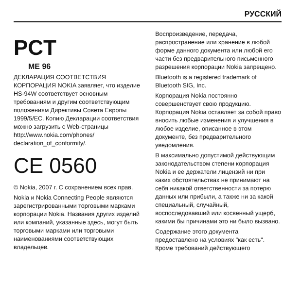РУССКИЙ
PCT
ME 96
ДЕКЛАРАЦИЯ СООТВЕТСТВИЯ
КОРПОРАЦИЯ NOKIA заявляет, что изделие HS-94W соответствует основным требованиям и другим соответствующим положениям Директивы Совета Европы 1999/5/EC. Копию Декларации соответствия можно загрузить с Web-страницы http://www.nokia.com/phones/ declaration_of_conformity/.
CE 0560
© Nokia, 2007 г. С сохранением всех прав.
Nokia и Nokia Connecting People являются зарегистрированными торговыми марками корпорации Nokia. Названия других изделий или компаний, указанные здесь, могут быть торговыми марками или торговыми наименованиями соответствующих владельцев.
Воспроизведение, передача, распространение или хранение в любой форме данного документа или любой его части без предварительного письменного разрешения корпорации Nokia запрещено.
Bluetooth is a registered trademark of Bluetooth SIG, Inc.
Корпорация Nokia постоянно совершенствует свою продукцию. Корпорация Nokia оставляет за собой право вносить любые изменения и улучшения в любое изделие, описанное в этом документе, без предварительного уведомления.
В максимально допустимой действующим законодательством степени корпорация Nokia и ее держатели лицензий ни при каких обстоятельствах не принимают на себя никакой ответственности за потерю данных или прибыли, а также ни за какой специальный, случайный, воспоследовавший или косвенный ущерб, какими бы причинами это ни было вызвано.
Содержание этого документа предоставлено на условиях "как есть". Кроме требований действующего